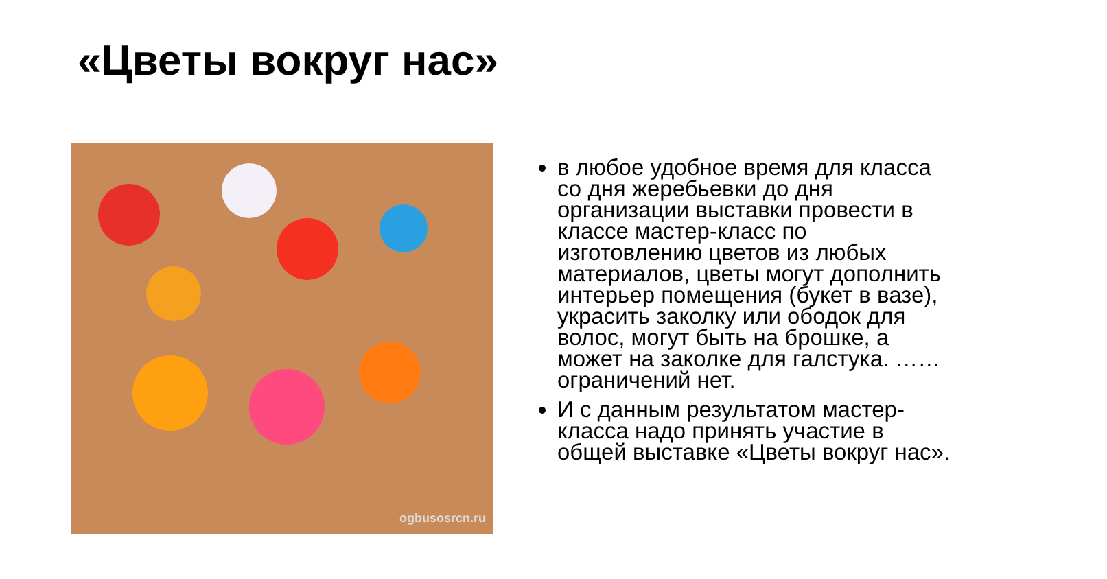«Цветы вокруг нас»
ogbusosrcn.ru
в любое удобное время для класса со дня жеребьевки до дня организации выставки провести в классе мастер-класс по изготовлению цветов из любых материалов, цветы могут дополнить интерьер помещения (букет в вазе), украсить заколку или ободок для волос, могут быть на брошке, а может на заколке для галстука. ……ограничений нет.
И с данным результатом мастер-класса надо принять участие в общей выставке «Цветы вокруг нас».